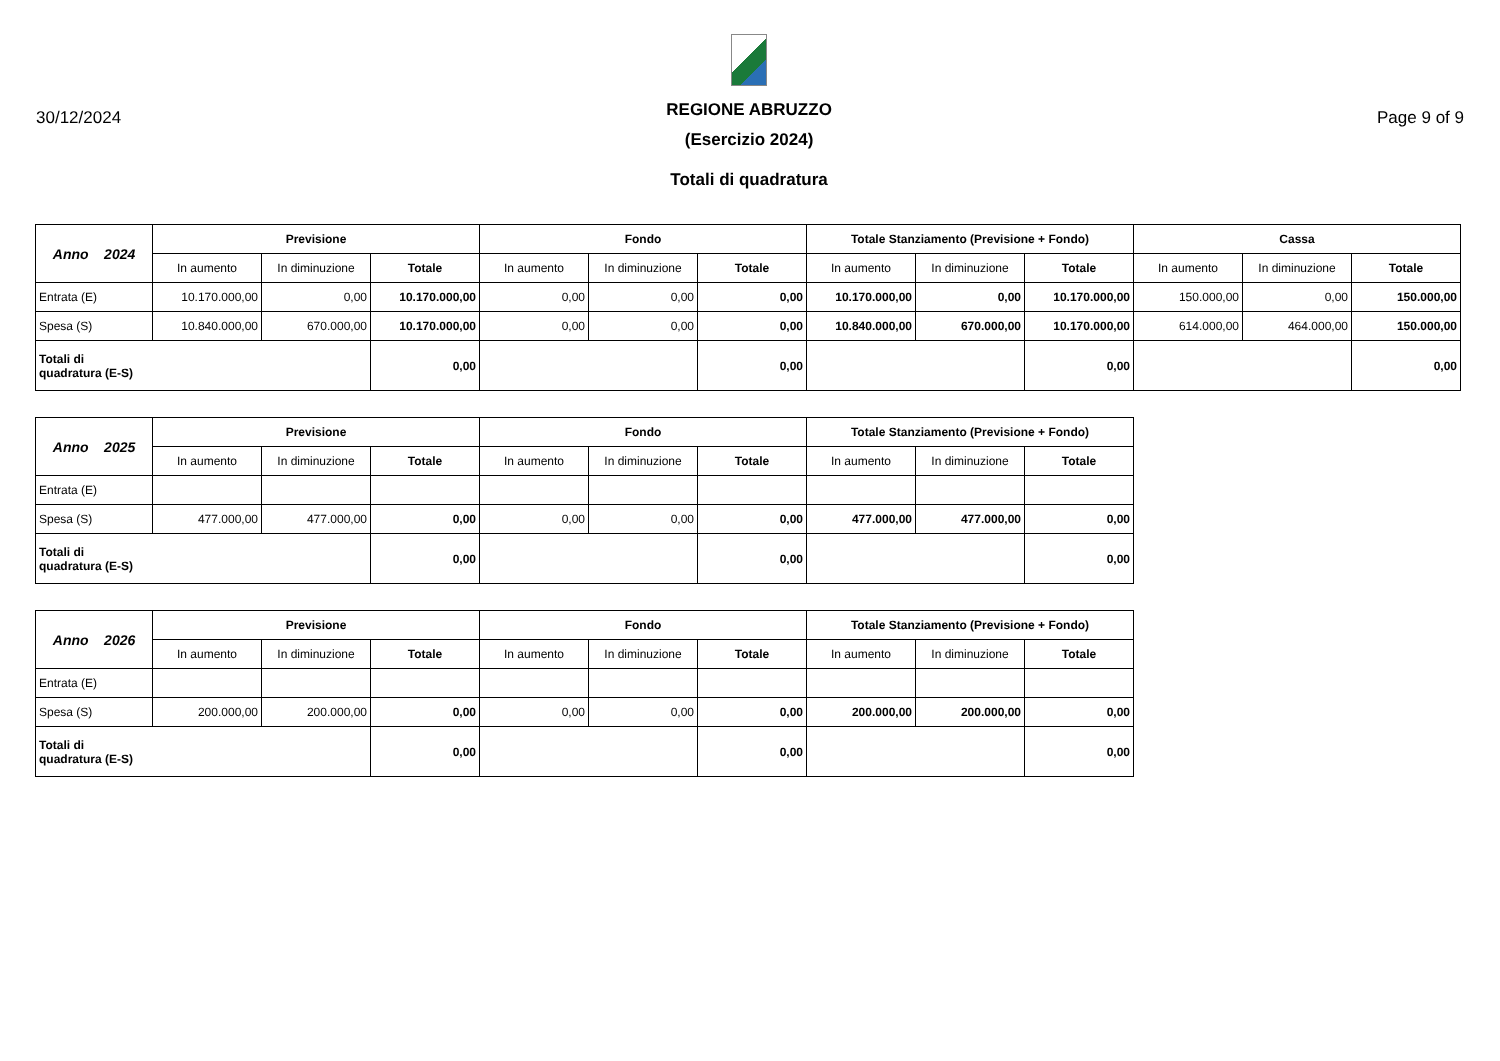30/12/2024
REGIONE ABRUZZO
(Esercizio 2024)
Totali di quadratura
Page 9 of 9
| Anno 2024 | Previsione | | | Fondo | | | Totale Stanziamento (Previsione + Fondo) | | | Cassa | | |
| | In aumento | In diminuzione | Totale | In aumento | In diminuzione | Totale | In aumento | In diminuzione | Totale | In aumento | In diminuzione | Totale |
| Entrata (E) | 10.170.000,00 | 0,00 | 10.170.000,00 | 0,00 | 0,00 | 0,00 | 10.170.000,00 | 0,00 | 10.170.000,00 | 150.000,00 | 0,00 | 150.000,00 |
| Spesa (S) | 10.840.000,00 | 670.000,00 | 10.170.000,00 | 0,00 | 0,00 | 0,00 | 10.840.000,00 | 670.000,00 | 10.170.000,00 | 614.000,00 | 464.000,00 | 150.000,00 |
| Totali di quadratura (E-S) | | | 0,00 | | | 0,00 | | | 0,00 | | | 0,00 |
| Anno 2025 | Previsione | | | Fondo | | | Totale Stanziamento (Previsione + Fondo) | | |
| | In aumento | In diminuzione | Totale | In aumento | In diminuzione | Totale | In aumento | In diminuzione | Totale |
| Entrata (E) | | | | | | | | | |
| Spesa (S) | 477.000,00 | 477.000,00 | 0,00 | 0,00 | 0,00 | 0,00 | 477.000,00 | 477.000,00 | 0,00 |
| Totali di quadratura (E-S) | | | 0,00 | | | 0,00 | | | 0,00 |
| Anno 2026 | Previsione | | | Fondo | | | Totale Stanziamento (Previsione + Fondo) | | |
| | In aumento | In diminuzione | Totale | In aumento | In diminuzione | Totale | In aumento | In diminuzione | Totale |
| Entrata (E) | | | | | | | | | |
| Spesa (S) | 200.000,00 | 200.000,00 | 0,00 | 0,00 | 0,00 | 0,00 | 200.000,00 | 200.000,00 | 0,00 |
| Totali di quadratura (E-S) | | | 0,00 | | | 0,00 | | | 0,00 |